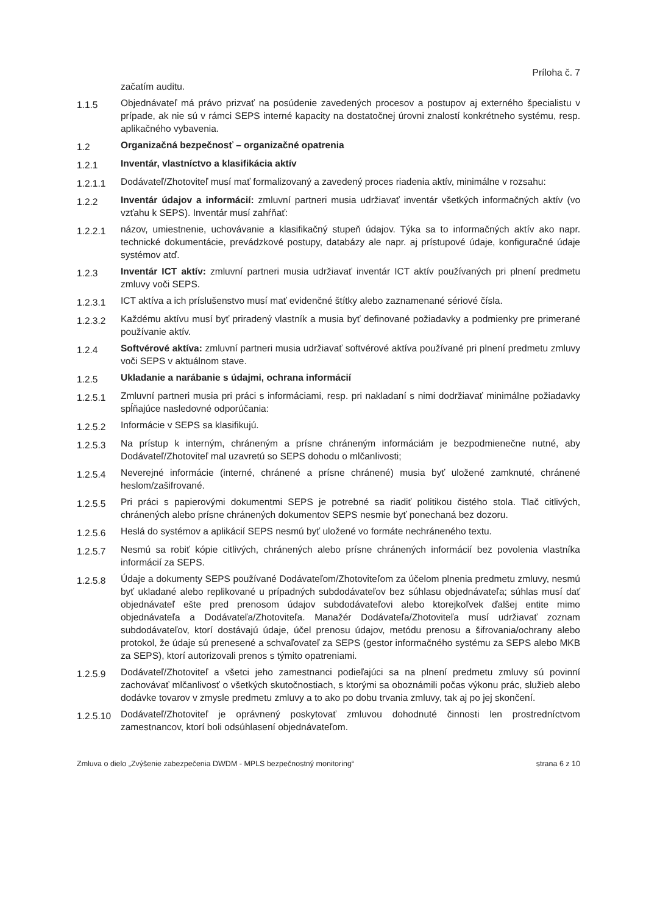Príloha č. 7
začatím auditu.
1.1.5
Objednávateľ má právo prizvať na posúdenie zavedených procesov a postupov aj externého špecialistu v prípade, ak nie sú v rámci SEPS interné kapacity na dostatočnej úrovni znalostí konkrétneho systému, resp. aplikačného vybavenia.
1.2
Organizačná bezpečnosť – organizačné opatrenia
1.2.1
Inventár, vlastníctvo a klasifikácia aktív
1.2.1.1
Dodávateľ/Zhotoviteľ musí mať formalizovaný a zavedený proces riadenia aktív, minimálne v rozsahu:
1.2.2
Inventár údajov a informácií: zmluvní partneri musia udržiavať inventár všetkých informačných aktív (vo vzťahu k SEPS). Inventár musí zahŕňať:
1.2.2.1
názov, umiestnenie, uchovávanie a klasifikačný stupeň údajov. Týka sa to informačných aktív ako napr. technické dokumentácie, prevádzkové postupy, databázy ale napr. aj prístupové údaje, konfiguračné údaje systémov atď.
1.2.3
Inventár ICT aktív: zmluvní partneri musia udržiavať inventár ICT aktív používaných pri plnení predmetu zmluvy voči SEPS.
1.2.3.1
ICT aktíva a ich príslušenstvo musí mať evidenčné štítky alebo zaznamenané sériové čísla.
1.2.3.2
Každému aktívu musí byť priradený vlastník a musia byť definované požiadavky a podmienky pre primerané používanie aktív.
1.2.4
Softvérové aktíva: zmluvní partneri musia udržiavať softvérové aktíva používané pri plnení predmetu zmluvy voči SEPS v aktuálnom stave.
1.2.5
Ukladanie a narábanie s údajmi, ochrana informácií
1.2.5.1
Zmluvní partneri musia pri práci s informáciami, resp. pri nakladaní s nimi dodržiavať minimálne požiadavky spĺňajúce nasledovné odporúčania:
1.2.5.2
Informácie v SEPS sa klasifikujú.
1.2.5.3
Na prístup k interným, chráneným a prísne chráneným informáciám je bezpodmienečne nutné, aby Dodávateľ/Zhotoviteľ mal uzavretú so SEPS dohodu o mlčanlivosti;
1.2.5.4
Neverejné informácie (interné, chránené a prísne chránené) musia byť uložené zamknuté, chránené heslom/zašifrované.
1.2.5.5
Pri práci s papierovými dokumentmi SEPS je potrebné sa riadiť politikou čistého stola. Tlač citlivých, chránených alebo prísne chránených dokumentov SEPS nesmie byť ponechaná bez dozoru.
1.2.5.6
Heslá do systémov a aplikácií SEPS nesmú byť uložené vo formáte nechráneného textu.
1.2.5.7
Nesmú sa robiť kópie citlivých, chránených alebo prísne chránených informácií bez povolenia vlastníka informácií za SEPS.
1.2.5.8
Údaje a dokumenty SEPS používané Dodávateľom/Zhotoviteľom za účelom plnenia predmetu zmluvy, nesmú byť ukladané alebo replikované u prípadných subdodávateľov bez súhlasu objednávateľa; súhlas musí dať objednávateľ ešte pred prenosom údajov subdodávateľovi alebo ktorejkoľvek ďalšej entite mimo objednávateľa a Dodávateľa/Zhotoviteľa. Manažér Dodávateľa/Zhotoviteľa musí udržiavať zoznam subdodávateľov, ktorí dostávajú údaje, účel prenosu údajov, metódu prenosu a šifrovania/ochrany alebo protokol, že údaje sú prenesené a schvaľovateľ za SEPS (gestor informačného systému za SEPS alebo MKB za SEPS), ktorí autorizovali prenos s týmito opatreniami.
1.2.5.9
Dodávateľ/Zhotoviteľ a všetci jeho zamestnanci podieľajúci sa na plnení predmetu zmluvy sú povinní zachovávať mlčanlivosť o všetkých skutočnostiach, s ktorými sa oboznámili počas výkonu prác, služieb alebo dodávke tovarov v zmysle predmetu zmluvy a to ako po dobu trvania zmluvy, tak aj po jej skončení.
1.2.5.10
Dodávateľ/Zhotoviteľ je oprávnený poskytovať zmluvou dohodnuté činnosti len prostredníctvom zamestnancov, ktorí boli odsúhlasení objednávateľom.
Zmluva o dielo „Zvýšenie zabezpečenia DWDM - MPLS bezpečnostný monitoring“ strana 6 z 10